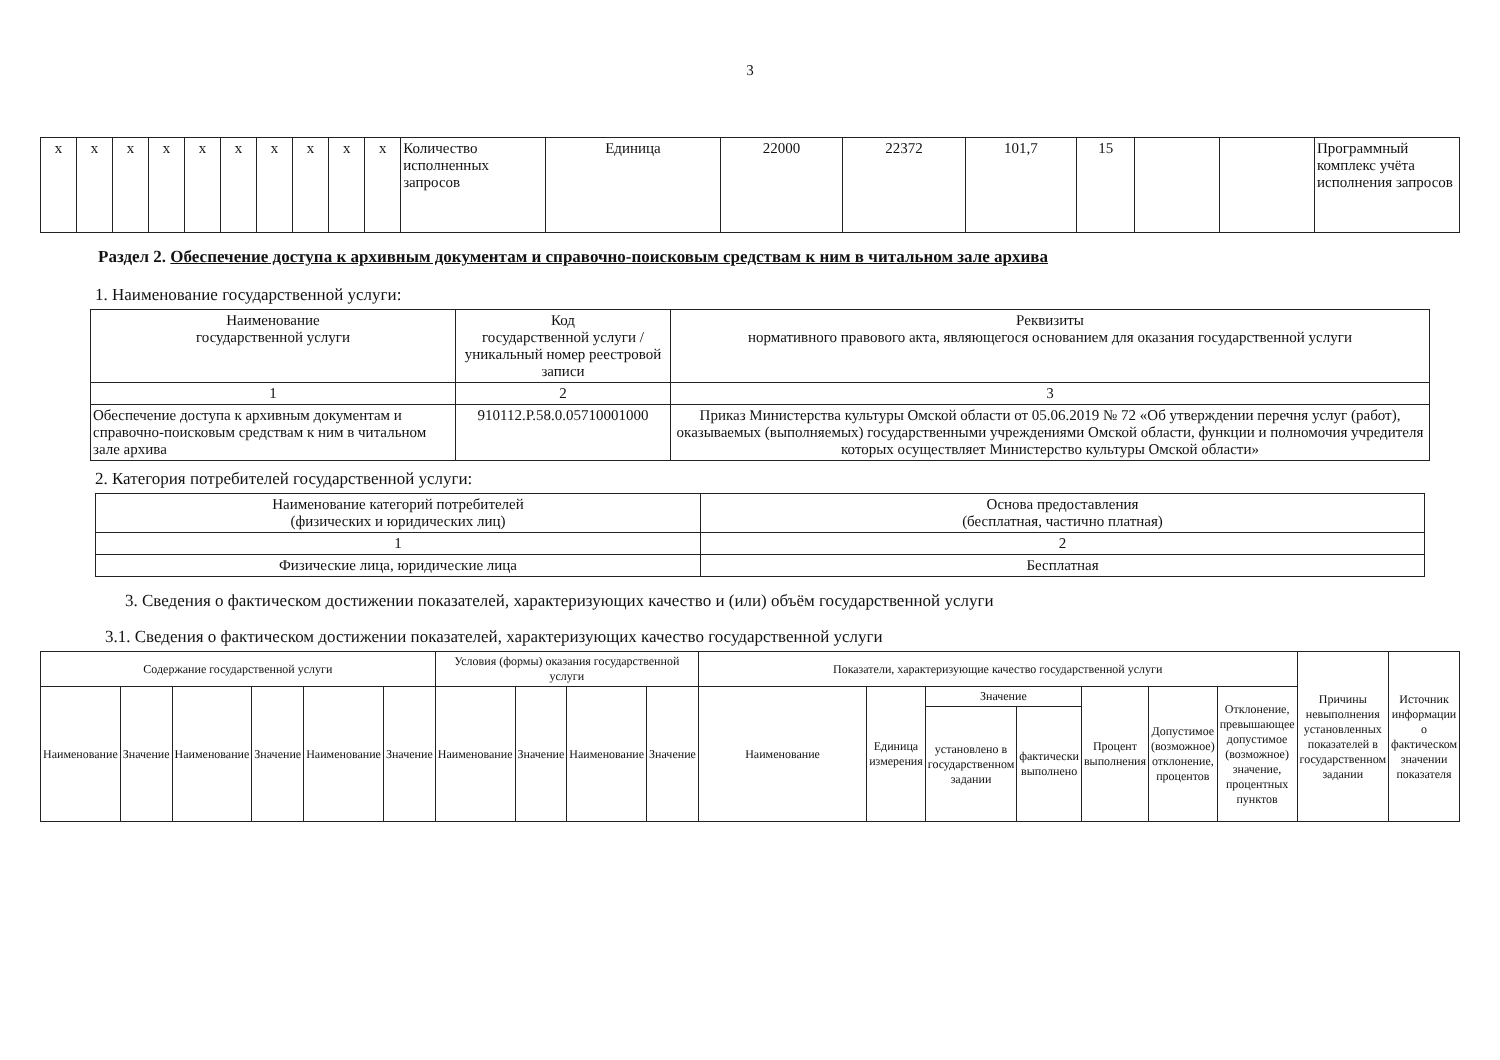3
| x | x | x | x | x | x | x | x | x | x | Количество исполненных запросов | Единица | 22000 | 22372 | 101,7 | 15 | | | Программный комплекс учёта исполнения запросов |
Раздел 2. Обеспечение доступа к архивным документам и справочно-поисковым средствам к ним в читальном зале архива
1. Наименование государственной услуги:
| Наименование государственной услуги | Код государственной услуги / уникальный номер реестровой записи | Реквизиты нормативного правового акта, являющегося основанием для оказания государственной услуги |
| --- | --- | --- |
| 1 | 2 | 3 |
| Обеспечение доступа к архивным документам и справочно-поисковым средствам к ним в читальном зале архива | 910112.Р.58.0.05710001000 | Приказ Министерства культуры Омской области от 05.06.2019 № 72 «Об утверждении перечня услуг (работ), оказываемых (выполняемых) государственными учреждениями Омской области, функции и полномочия учредителя которых осуществляет Министерство культуры Омской области» |
2. Категория потребителей государственной услуги:
| Наименование категорий потребителей (физических и юридических лиц) | Основа предоставления (бесплатная, частично платная) |
| --- | --- |
| 1 | 2 |
| Физические лица, юридические лица | Бесплатная |
3. Сведения о фактическом достижении показателей, характеризующих качество и (или) объём государственной услуги
3.1. Сведения о фактическом достижении показателей, характеризующих качество государственной услуги
| Содержание государственной услуги | | | | | | Условия (формы) оказания государственной услуги | | | | Показатели, характеризующие качество государственной услуги | | | | | | | Причины невыполнения установленных показателей в государственном задании | Источник информации о фактическом значении показателя |
| --- | --- | --- | --- | --- | --- | --- | --- | --- | --- | --- | --- | --- | --- | --- | --- | --- | --- | --- |
| Наименование | Значение | Наименование | Значение | Наименование | Значение | Наименование | Значение | Наименование | Значение | Наименование | Единица измерения | Значение | | Процент выполнения | Допустимое (возможное) отклонение, процентов | Отклонение, превышающее допустимое (возможное) значение, процентных пунктов | | |
| | | | | | | | | | | | | установлено в государственном задании | фактически выполнено | | | | | |